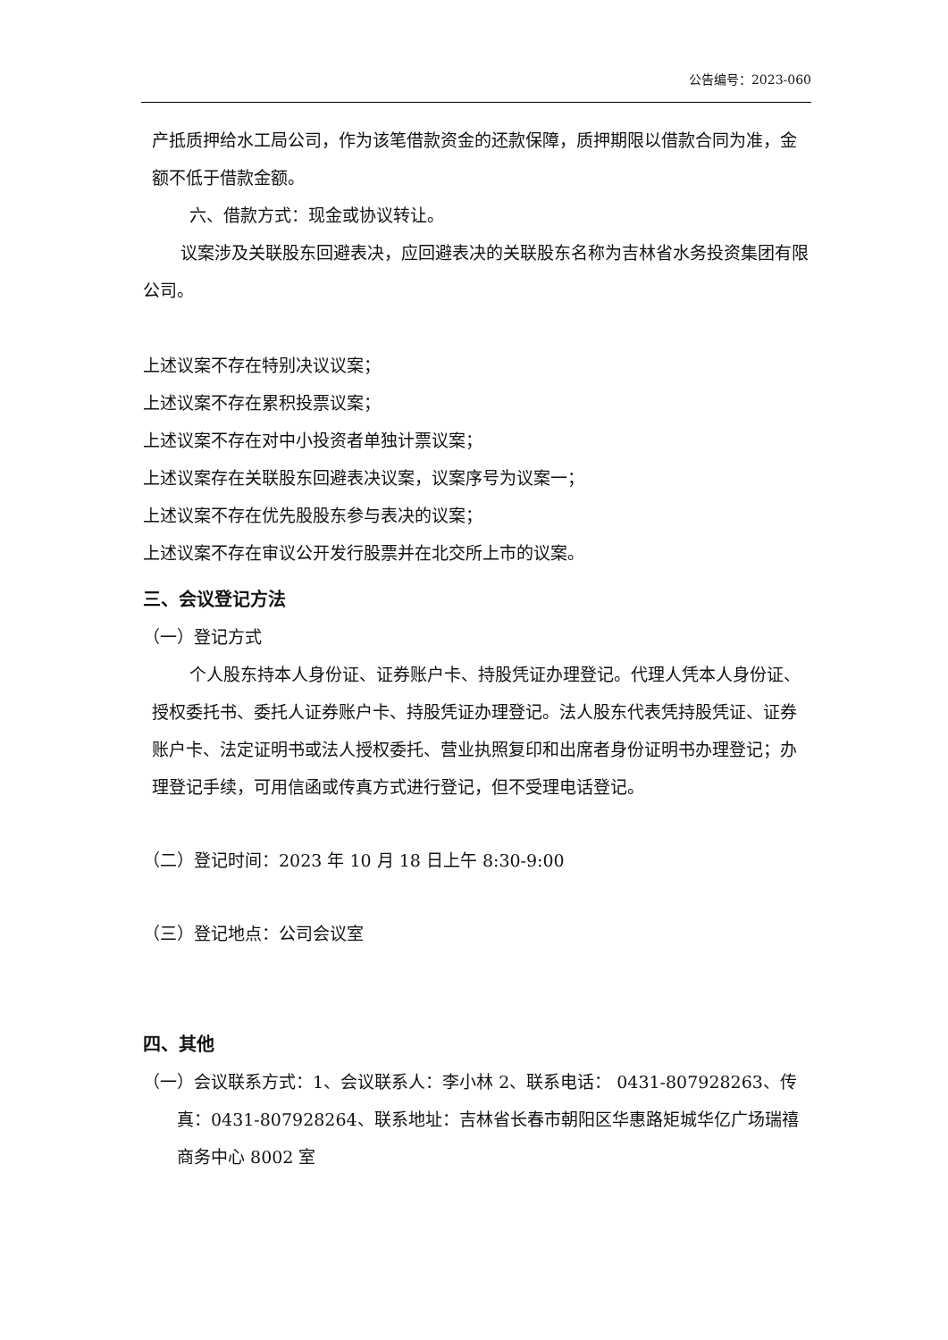公告编号：2023-060
产抵质押给水工局公司，作为该笔借款资金的还款保障，质押期限以借款合同为准，金额不低于借款金额。
六、借款方式：现金或协议转让。
议案涉及关联股东回避表决，应回避表决的关联股东名称为吉林省水务投资集团有限公司。
上述议案不存在特别决议议案；
上述议案不存在累积投票议案；
上述议案不存在对中小投资者单独计票议案；
上述议案存在关联股东回避表决议案，议案序号为议案一；
上述议案不存在优先股股东参与表决的议案；
上述议案不存在审议公开发行股票并在北交所上市的议案。
三、会议登记方法
（一）登记方式
个人股东持本人身份证、证券账户卡、持股凭证办理登记。代理人凭本人身份证、授权委托书、委托人证券账户卡、持股凭证办理登记。法人股东代表凭持股凭证、证券账户卡、法定证明书或法人授权委托、营业执照复印和出席者身份证明书办理登记；办理登记手续，可用信函或传真方式进行登记，但不受理电话登记。
（二）登记时间：2023 年 10 月 18 日上午 8:30-9:00
（三）登记地点：公司会议室
四、其他
（一）会议联系方式：1、会议联系人：李小林 2、联系电话： 0431-807928263、传真：0431-807928264、联系地址：吉林省长春市朝阳区华惠路矩城华亿广场瑞禧商务中心 8002 室